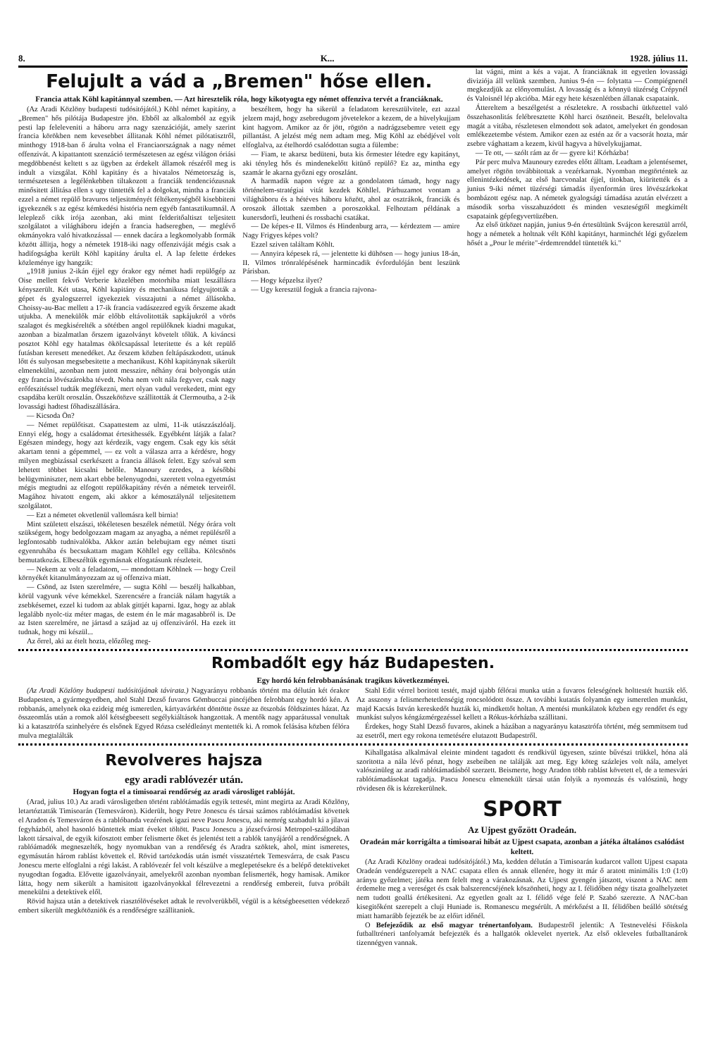8. K... 1928. július 11.
Felujult a vád a „Bremen" hőse ellen.
Francia attak Köhl kapitánnyal szemben. — Azt hiresztelik róla, hogy kikotyogta egy német offenziva tervét a franciáknak.
(Az Aradi Közlöny budapesti tudósitójától.) Köhl német kapitány, a „Bremen" hős pilótája Budapestre jön. Ebből az alkalomból az egyik pesti lap feleleveniti a háboru arra nagy szenzációját, amely szerint francia körökben nem kevesebbet állitanak Köhl német pilótatisztről, minthogy 1918-ban ő árulta volna el Franciaországnak a nagy német offenzivát. A kipattantott szenzáció természetesen az egész világon óriási megdöbbenést keltett s az ügyben az érdekelt államok részéről meg is indult a vizsgálat. Köhl kapitány és a hivatalos Németország is, természetesen a legélénkebben tiltakozott a franciák tendenciózusnak minősitett állitása ellen s ugy tüntették fel a dolgokat, mintha a franciák ezzel a német repülő bravuros teljesitményét féltékenységből kisebbiteni igyekeznék s az egész kémkedési história nem egyéb fantasztikumnál. A leleplező cikk irója azonban, aki mint felderitőaltiszt teljesitett szolgálatot a világháboru idején a francia hadseregben, — meglévő okmányokra való hivatkozással — ennek dacára a legkomolyabb formák között állitja, hogy a németek 1918-iki nagy offenziváját mégis csak a hadifogságba került Köhl kapitány árulta el. A lap felette érdekes közleménye igy hangzik:
„1918 junius 2-ikán éjjel egy órakor egy német hadi repülőgép az Oise mellett fekvő Verberie közelében motorhiba miatt leszállásra kényszerült. Két utasa, Köhl kapitány és mechanikusa felgyujtották a gépet és gyalogszerrel igyekeztek visszajutni a német állásokba. Choissy-au-Bac mellett a 17-ik francia vadászezred egyik őrszeme akadt utjukba. A menekülők már előbb eltávolitották sapkájukról a vörös szalagot és megkisérelték a sötétben angol repülőknek kiadni magukat, azonban a bizalmatlan őrszem igazolványt követelt tőlük. A kiváncsi posztot Köhl egy hatalmas ökölcsapással leteritette és a két repülő futásban keresett menedéket. Az őrszem közben feltápászkodott, utánuk lőtt és sulyosan megsebesitette a mechanikust. Köhl kapitánynak sikerült elmenekülni, azonban nem jutott messzire, néhány órai bolyongás után egy francia lövészárokba tévedt. Noha nem volt nála fegyver, csak nagy erőfeszitéssel tudták megfékezni, mert olyan vadul verekedett, mint egy csapdába került oroszlán. Összekötözve szállitották át Clermoutba, a 2-ik lovassági hadtest főhadiszállására.
— Kicsoda Ön?
— Német repülőtiszt. Csapattestem az ulmi, 11-ik utászzászlóalj. Ennyi elég, hogy a családomat értesithessék. Egyébként látják a falat? Egészen mindegy, hogy azt kérdezik, vagy engem. Csak egy kis sétát akartam tenni a gépemmel, — ez volt a válasza arra a kérdésre, hogy milyen megbizással cserkészett a francia állások felett. Egy szóval sem lehetett többet kicsalni belőle. Manoury ezredes, a későbbi belügyminiszter, nem akart ebbe belenyugodni, szeretett volna egyetmást mégis megtudni az elfogott repülőkapitány révén a németek terveiről. Magához hivatott engem, aki akkor a kémosztálynál teljesitettem szolgálatot.
— Ezt a németet okvetlenül vallomásra kell birnia!
Mint született elszászi, tökéletesen beszélek németül. Négy órára volt szükségem, hogy bedolgozzam magam az anyagba, a német repülésről a legfontosabb tudnivalókba. Akkor aztán belebujtam egy német tiszti egyenruhába és becsukattam magam Köhllel egy cellába. Kölcsönös bemutatkozás. Elbeszéltük egymásnak elfogatásunk részleteit.
— Nekem az volt a feladatom, — mondottam Köhlnek — hogy Creil környékét kitanulmányozzam az uj offenziva miatt.
— Csönd, az Isten szerelmére, — sugta Köhl — beszélj halkabban, körül vagyunk véve kémekkel. Szerencsére a franciák nálam hagyták a zsebkésemet, ezzel ki tudom az ablak gittjét kaparni. Igaz, hogy az ablak legalább nyolc-tiz méter magas, de estem én le már magasabbról is. De az Isten szerelmére, ne jártasd a szájad az uj offenziváról. Ha ezek itt tudnak, hogy mi készül...
Az őrrel, aki az ételt hozta, előzőleg meg-
beszéltem, hogy ha sikerül a feladatom keresztülvitele, ezt azzal jelzem majd, hogy zsebredugom jövetelekor a kezem, de a hüvelykujjam kint hagyom. Amikor az őr jött, rögtön a nadrágzsebemre vetett egy pillantást. A jelzést még nem adtam meg. Mig Köhl az ebédjével volt elfoglalva, az ételhordó csalódottan sugta a fülembe:
— Fiam, te akarsz bedüteni, buta kis őrmester létedre egy kapitányt, aki tényleg hős és mindenekelőtt kitünő repülő? Ez az, mintha egy szamár le akarna győzni egy oroszlánt.
A harmadik napon végre az a gondolatom támadt, hogy nagy történelem-stratégiai vitát kezdek Köhllel. Párhuzamot vontam a világháboru és a hétéves háboru között, ahol az osztrákok, franciák és oroszok állottak szemben a poroszokkal. Felhoztam példának a kunersdorfi, leutheni és rossbachi csatákat.
— De képes-e II. Vilmos és Hindenburg arra, — kérdeztem — amire Nagy Frigyes képes volt?
Ezzel sziven találtam Köhlt.
— Annyira képesek rá, — jelentette ki dühösen — hogy junius 18-án, II. Vilmos trónralépésének harmincadik évfordulóján bent leszünk Párisban.
— Hogy képzelsz ilyet?
— Ugy keresztül fogjuk a francia rajvona-
lat vágni, mint a kés a vajat. A franciáknak itt egyetlen lovassági diviziója áll velünk szemben. Junius 9-én — folytatta — Compiégnenél megkezdjük az előnyomulást. A lovasság és a könnyü tüzérség Crépynél és Valoisnél lép akcióba. Már egy hete készenlétben állanak csapataink.
Áttereltem a beszélgetést a részletekre. A rossbachi ütközettel való összehasonlitás felébresztette Köhl harci ösztöneit. Beszélt, belelovalta magát a vitába, részletesen elmondott sok adatot, amelyeket én gondosan emlékezetembe véstem. Amikor ezen az estén az őr a vacsorát hozta, már zsebre vághattam a kezem, kivül hagyva a hüvelykujjamat.
— Te ott, — szólt rám az őr — gyere ki! Kórházba!
Pár perc mulva Maunoury ezredes előtt álltam. Leadtam a jelentésemet, amelyet rögtön továbbitottak a vezérkarnak. Nyomban megtörténtek az ellenintézkedések, az első harcvonalat éjjel, titokban, kiüritették és a junius 9-iki német tüzérségi támadás ilyenformán üres lövészárkokat bombázott egész nap. A németek gyalogsági támadása azután elvérzett a második sorba visszahuzódott és minden veszteségtől megkimélt csapataink gépfegyvertüzében.
Az első ütközet napján, junius 9-én értesültünk Svájcon keresztül arról, hogy a németek a holtnak vélt Köhl kapitányt, harminchét légi győzelem hősét a „Pour le mérite"-érdemrenddel tüntették ki."
Rombadőlt egy ház Budapesten.
Egy hordó kén felrobbanásának tragikus következményei.
(Az Aradi Közlöny budapesti tudósitójának távirata.) Nagyarányu robbanás történt ma délután két órakor Budapesten, a gyármegyedben, ahol Stahl Dezső fuvaros Gömbuccai pincéjében felrobbant egy hordó kén. A robbanás, amelynek oka ezideig még ismeretlen, kártyavárként döntötte össze az ötszobás földszintes házat. Az összeomlás után a romok alól kétségbeesett segélykiáltások hangzottak. A mentők nagy apparátussal vonultak ki a katasztrófa szinhelyére és elsőnek Egyed Rózsa cselédleányt mentették ki. A romok felásása közben félóra mulva megtalálták
Stahl Edit vérrel boritott testét, majd ujabb félórai munka után a fuvaros feleségének holttestét huzták elő. Az asszony a felismerhetetlenségig roncsolódott össze. A további kutatás folyamán egy ismeretlen munkást, majd Kacsás István kereskedőt huzták ki, mindkettőt holtan. A mentési munkálatok közben egy rendőrt és egy munkást sulyos kéngázmérgezéssel kellett a Rókus-kórházba szállitani.
Érdekes, hogy Stahl Dezső fuvaros, akinek a házában a nagyarányu katasztrófa történt, még semmitsem tud az esetről, mert egy rokona temetésére elutazott Budapestről.
Revolveres hajsza
egy aradi rablóvezér után.
Hogyan fogta el a timisoarai rendőrség az aradi városliget rablóját.
(Arad, julius 10.) Az aradi városligetben történt rablótámadás egyik tettesét, mint megirta az Aradi Közlöny, letartóztatták Timisoarán (Temesváron). Kiderült, hogy Petre Jonescu és társai számos rablótámadást követtek el Aradon és Temesváron és a rablóbanda vezérének igazi neve Pascu Jonescu, aki nemrég szabadult ki a jilavai fegyházból, ahol hasonló büntettek miatt éveket töltött. Pascu Jonescu a józsefvárosi Metropol-szállodában lakott társaival, de egyik kifosztott ember felismerte őket és jelentést tett a rablók tanyájáról a rendőrségnek. A rablóámadók megneszelték, hogy nyomukban van a rendőrség és Aradra szöktek, ahol, mint ismeretes, egymásután három rablást követtek el. Rövid tartózkodás után ismét visszatértek Temesvárra, de csak Pascu Jonescu merte elfoglalni a régi lakást. A rablóvezér fel volt készülve a meglepetésekre és a belépő detektiveket nyugodtan fogadta. Elővette igazolványait, amelyekről azonban nyomban felismerték, hogy hamisak. Amikor látta, hogy nem sikerült a hamisitott igazolványokkal félrevezetni a rendőrség embereit, futva próbált menekülni a detektivek elől.
Rövid hajsza után a detektivek riasztólövéseket adtak le revolverükből, végül is a kétségbeesetten védekező embert sikerült megkötözniök és a rendőrségre szállitaniok.
Kihallgatása alkalmával eleinte mindent tagadott és rendkivül ügyesen, szinte bűvészi trükkel, hóna alá szoritotta a nála lévő pénzt, hogy zsebeiben ne találják azt meg. Egy köteg százlejes volt nála, amelyet valószinüleg az aradi rablótámadásból szerzett. Beismerte, hogy Aradon több rablást követett el, de a temesvári rablótámadásokat tagadja. Pascu Jonescu elmenekült társai után folyik a nyomozás és valószinü, hogy rövidesen ők is kézrekerülnek.
SPORT
Az Ujpest győzött Oradeán.
Oradeán már korrigálta a timisoarai hibát az Ujpest csapata, azonban a játéka általános csalódást keltett.
(Az Aradi Közlöny oradeai tudósitójától.) Ma, kedden délután a Timisoarán kudarcot vallott Ujpest csapata Oradeán vendégszerepelt a NAC csapata ellen és annak ellenére, hogy itt már ő aratott minimális 1:0 (1:0) arányu győzelmet; játéka nem felelt meg a várakozásnak. Az Ujpest gyengén játszott, viszont a NAC nem érdemelte meg a vereséget és csak balszerencséjének köszönheti, hogy az I. félidőben négy tiszta goalhelyzetet nem tudott goallá értékesiteni. Az egyetlen goalt az I. félidő vége felé P. Szabó szerezte. A NAC-ban kisegitőként szerepelt a cluji Huniade is. Romanescu megsérült. A mérkőzést a II. félidőben beálló sötétség miatt hamarább fejezték be az előirt időnél.
O Befejeződik az első magyar trénertanfolyam. Budapestről jelentik: A Testnevelési Főiskola futballtréneri tanfolyamát befejezték és a hallgatók oklevelet nyertek. Az első okleveles futballtanárok tizennégyen vannak.